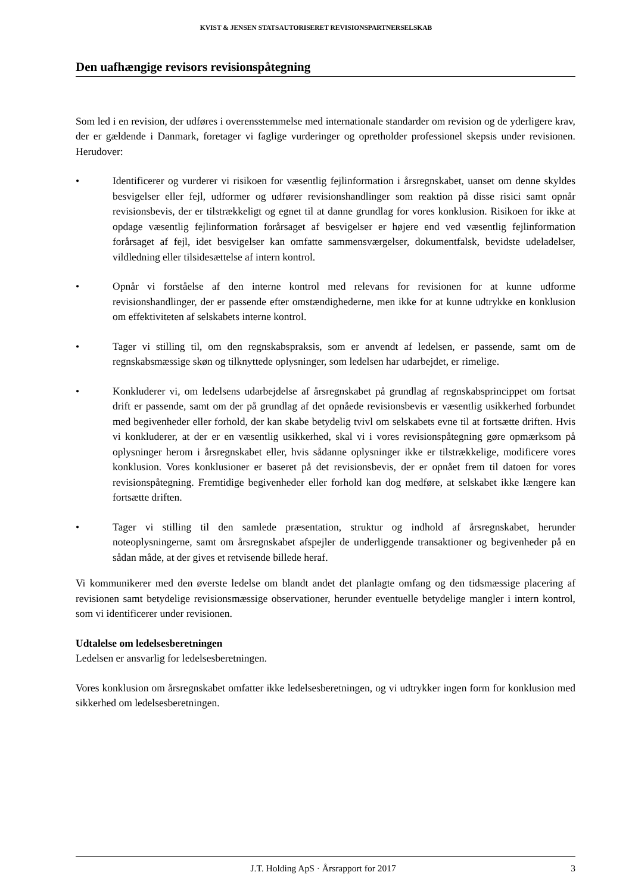KVIST & JENSEN STATSAUTORISERET REVISIONSPARTNERSELSKAB
Den uafhængige revisors revisionspåtegning
Som led i en revision, der udføres i overensstemmelse med internationale standarder om revision og de yderligere krav, der er gældende i Danmark, foretager vi faglige vurderinger og opretholder professionel skepsis under revisionen. Herudover:
• Identificerer og vurderer vi risikoen for væsentlig fejlinformation i årsregnskabet, uanset om denne skyldes besvigelser eller fejl, udformer og udfører revisionshandlinger som reaktion på disse risici samt opnår revisionsbevis, der er tilstrækkeligt og egnet til at danne grundlag for vores konklusion. Risikoen for ikke at opdage væsentlig fejlinformation forårsaget af besvigelser er højere end ved væsentlig fejlinformation forårsaget af fejl, idet besvigelser kan omfatte sammensværgelser, dokumentfalsk, bevidste udeladelser, vildledning eller tilsidesættelse af intern kontrol.
• Opnår vi forståelse af den interne kontrol med relevans for revisionen for at kunne udforme revisionshandlinger, der er passende efter omstændighederne, men ikke for at kunne udtrykke en konklusion om effektiviteten af selskabets interne kontrol.
• Tager vi stilling til, om den regnskabspraksis, som er anvendt af ledelsen, er passende, samt om de regnskabsmæssige skøn og tilknyttede oplysninger, som ledelsen har udarbejdet, er rimelige.
• Konkluderer vi, om ledelsens udarbejdelse af årsregnskabet på grundlag af regnskabsprincippet om fortsat drift er passende, samt om der på grundlag af det opnåede revisionsbevis er væsentlig usikkerhed forbundet med begivenheder eller forhold, der kan skabe betydelig tvivl om selskabets evne til at fortsætte driften. Hvis vi konkluderer, at der er en væsentlig usikkerhed, skal vi i vores revisionspåtegning gøre opmærksom på oplysninger herom i årsregnskabet eller, hvis sådanne oplysninger ikke er tilstrækkelige, modificere vores konklusion. Vores konklusioner er baseret på det revisionsbevis, der er opnået frem til datoen for vores revisionspåtegning. Fremtidige begivenheder eller forhold kan dog medføre, at selskabet ikke længere kan fortsætte driften.
• Tager vi stilling til den samlede præsentation, struktur og indhold af årsregnskabet, herunder noteoplysningerne, samt om årsregnskabet afspejler de underliggende transaktioner og begivenheder på en sådan måde, at der gives et retvisende billede heraf.
Vi kommunikerer med den øverste ledelse om blandt andet det planlagte omfang og den tidsmæssige placering af revisionen samt betydelige revisionsmæssige observationer, herunder eventuelle betydelige mangler i intern kontrol, som vi identificerer under revisionen.
Udtalelse om ledelsesberetningen
Ledelsen er ansvarlig for ledelsesberetningen.
Vores konklusion om årsregnskabet omfatter ikke ledelsesberetningen, og vi udtrykker ingen form for konklusion med sikkerhed om ledelsesberetningen.
J.T. Holding ApS · Årsrapport for 2017 3